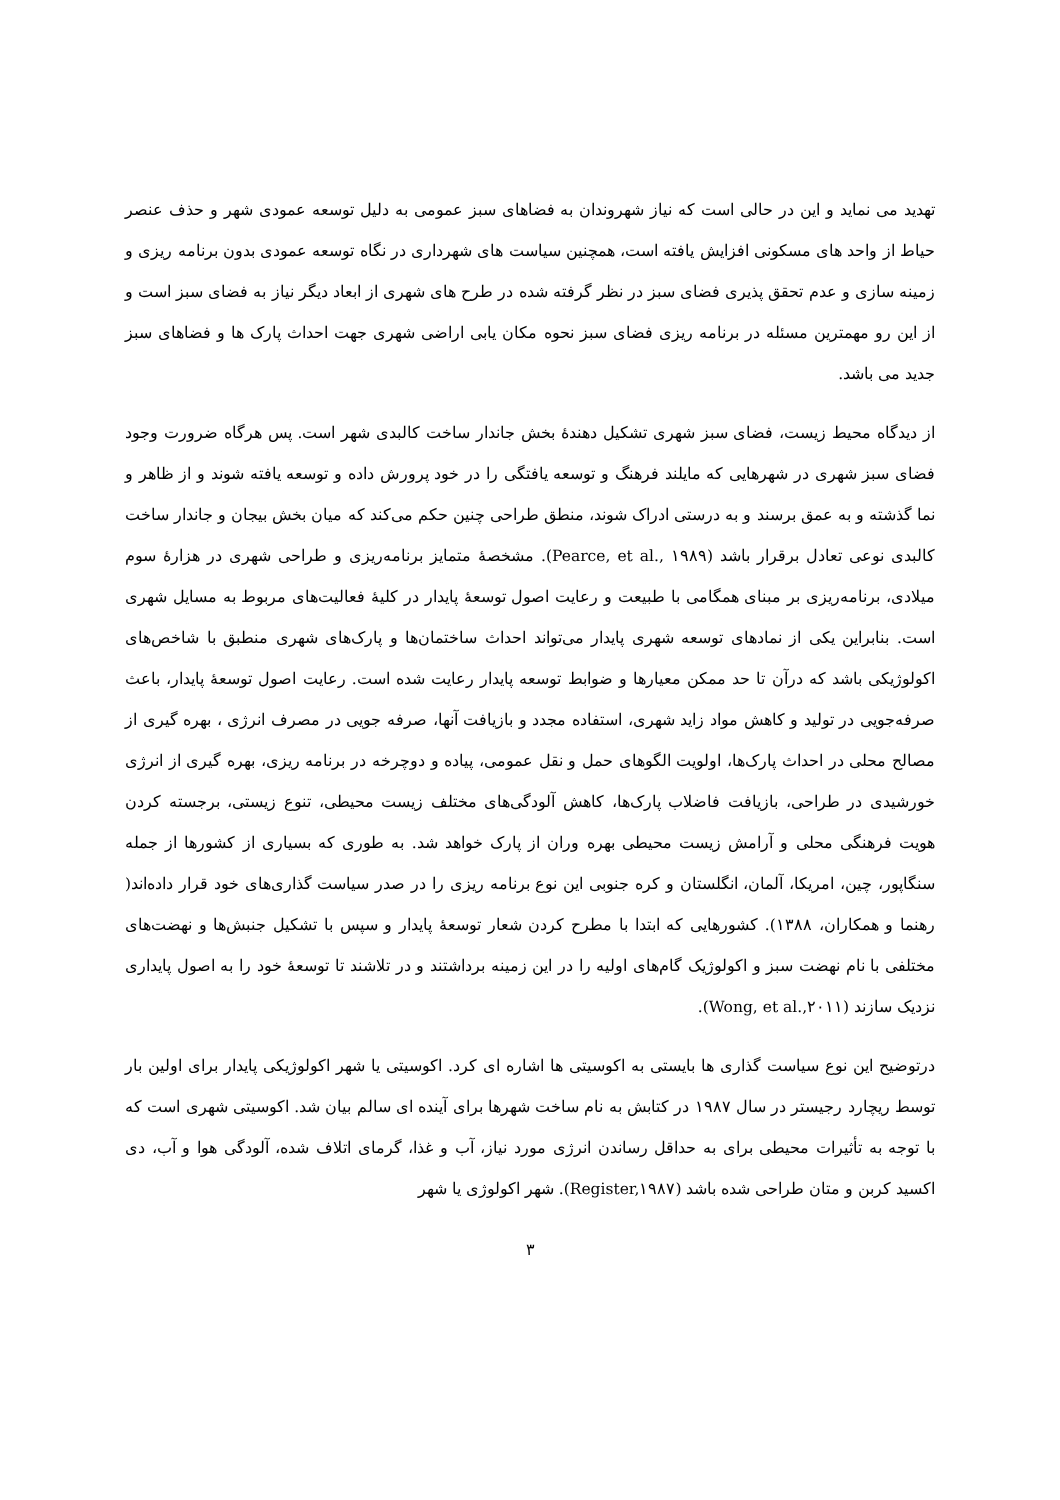تهدید می نماید و این در حالی است که نیاز شهروندان به فضاهای سبز عمومی به دلیل توسعه عمودی شهر و حذف عنصر حیاط از واحد های مسکونی افزایش یافته است، همچنین سیاست های شهرداری در نگاه توسعه عمودی بدون برنامه ریزی و زمینه سازی و عدم تحقق پذیری فضای سبز در نظر گرفته شده در طرح های شهری از ابعاد دیگر نیاز به فضای سبز است و از این رو مهمترین مسئله در برنامه ریزی فضای سبز نحوه مکان یابی اراضی شهری جهت احداث پارک ها و فضاهای سبز جدید می باشد.
از دیدگاه محیط زیست، فضای سبز شهری تشکیل دهندهٔ بخش جاندار ساخت کالبدی شهر است. پس هرگاه ضرورت وجود فضای سبز شهری در شهرهایی که مایلند فرهنگ و توسعه یافتگی را در خود پرورش داده و توسعه یافته شوند و از ظاهر و نما گذشته و به عمق برسند و به درستی ادراک شوند، منطق طراحی چنین حکم می‌کند که میان بخش بیجان و جاندار ساخت کالبدی نوعی تعادل برقرار باشد (Pearce, et al., ۱۹۸۹). مشخصهٔ متمایز برنامه‌ریزی و طراحی شهری در هزارهٔ سوم میلادی، برنامه‌ریزی بر مبنای همگامی با طبیعت و رعایت اصول توسعهٔ پایدار در کلیهٔ فعالیت‌های مربوط به مسایل شهری است. بنابراین یکی از نمادهای توسعه شهری پایدار می‌تواند احداث ساختمان‌ها و پارک‌های شهری منطبق با شاخص‌های اکولوژیکی باشد که درآن تا حد ممکن معیارها و ضوابط توسعه پایدار رعایت شده است. رعایت اصول توسعهٔ پایدار، باعث صرفه‌جویی در تولید و کاهش مواد زاید شهری، استفاده مجدد و بازیافت آنها، صرفه جویی در مصرف انرژی ، بهره گیری از مصالح محلی در احداث پارک‌ها، اولویت الگوهای حمل و نقل عمومی، پیاده و دوچرخه در برنامه ریزی، بهره گیری از انرژی خورشیدی در طراحی، بازیافت فاضلاب پارک‌ها، کاهش آلودگی‌های مختلف زیست محیطی، تنوع زیستی، برجسته کردن هویت فرهنگی محلی و آرامش زیست محیطی بهره وران از پارک خواهد شد. به طوری که بسیاری از کشورها از جمله سنگاپور، چین، امریکا، آلمان، انگلستان و کره جنوبی این نوع برنامه ریزی را در صدر سیاست گذاری‌های خود قرار داده‌اند( رهنما و همکاران، ۱۳۸۸). کشورهایی که ابتدا با مطرح کردن شعار توسعهٔ پایدار و سپس با تشکیل جنبش‌ها و نهضت‌های مختلفی با نام نهضت سبز و اکولوژیک گام‌های اولیه را در این زمینه برداشتند و در تلاشند تا توسعهٔ خود را به اصول پایداری نزدیک سازند (Wong, et al.,۲۰۱۱).
درتوضیح این نوع سیاست گذاری ها بایستی به اکوسیتی ها اشاره ای کرد. اکوسیتی یا شهر اکولوژیکی پایدار برای اولین بار توسط ریچارد رجیستر در سال ۱۹۸۷ در کتابش به نام ساخت شهرها برای آینده ای سالم بیان شد. اکوسیتی شهری است که با توجه به تأثیرات محیطی برای به حداقل رساندن انرژی مورد نیاز، آب و غذا، گرمای اتلاف شده، آلودگی هوا و آب، دی اکسید کربن و متان طراحی شده باشد (Register,۱۹۸۷). شهر اکولوژی یا شهر
۳